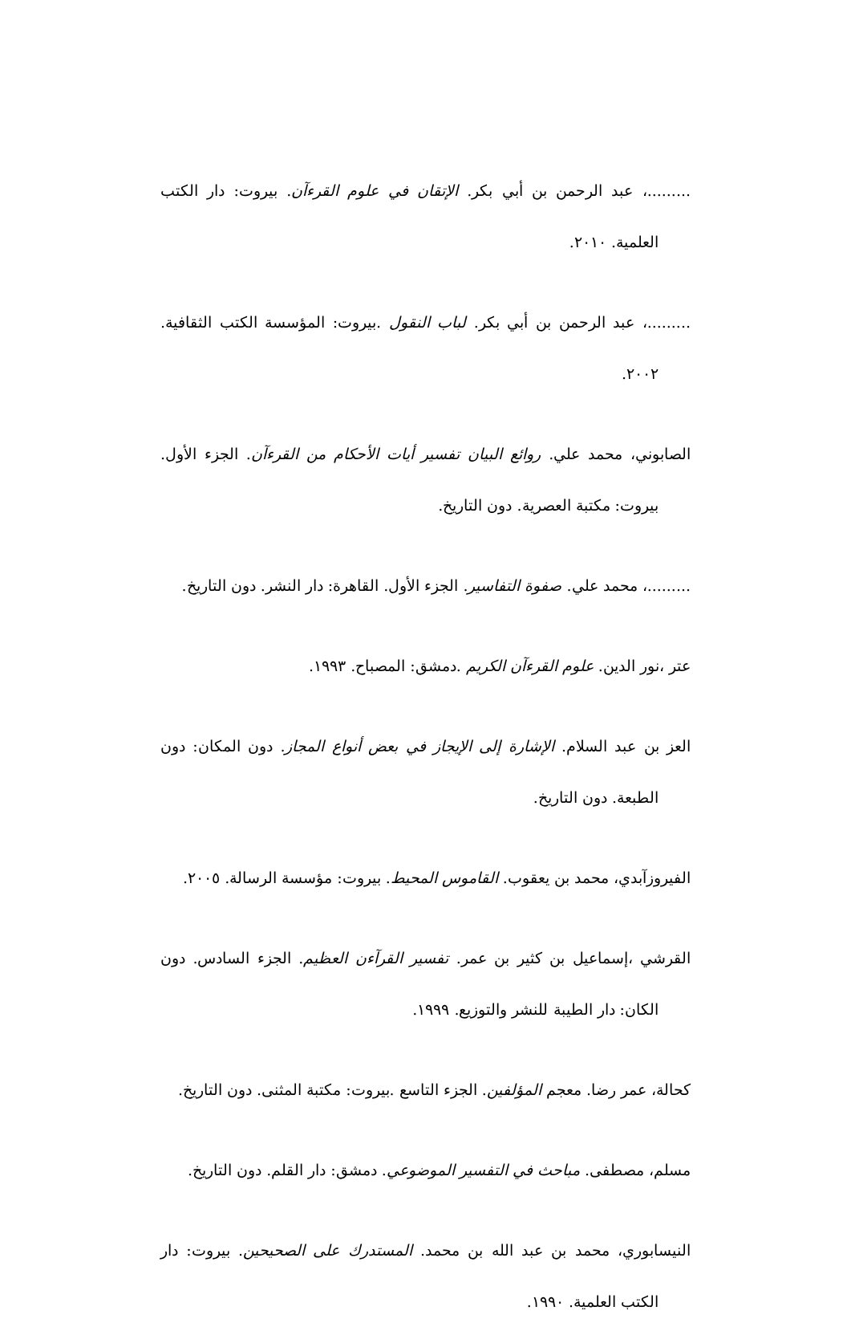.........، عبد الرحمن بن أبي بكر. الإتقان في علوم القرءآن. بيروت: دار الكتب العلمية. ٢٠١٠.
.........، عبد الرحمن بن أبي بكر. لباب النقول .بيروت: المؤسسة الكتب الثقافية. ٢٠٠٢.
الصابوني، محمد علي. روائع البيان تفسير أيات الأحكام من القرءآن. الجزء الأول. بيروت: مكتبة العصرية. دون التاريخ.
.........، محمد علي. صفوة التفاسير. الجزء الأول. القاهرة: دار النشر. دون التاريخ.
عتر ،نور الدين. علوم القرءآن الكريم .دمشق: المصباح. ١٩٩٣.
العز بن عبد السلام. الإشارة إلى الإيجاز في بعض أنواع المجاز. دون المكان: دون الطبعة. دون التاريخ.
الفيروزآبدي، محمد بن يعقوب. القاموس المحيط. بيروت: مؤسسة الرسالة. ٢٠٠٥.
القرشي ،إسماعيل بن كثير بن عمر. تفسير القرآءن العظيم. الجزء السادس. دون الكان: دار الطيبة للنشر والتوزيع. ١٩٩٩.
كحالة، عمر رضا. معجم المؤلفين. الجزء التاسع .بيروت: مكتبة المثنى. دون التاريخ.
مسلم، مصطفى. مباحث في التفسير الموضوعي. دمشق: دار القلم. دون التاريخ.
النيسابوري، محمد بن عبد الله بن محمد. المستدرك على الصحيحين. بيروت: دار الكتب العلمية. ١٩٩٠.